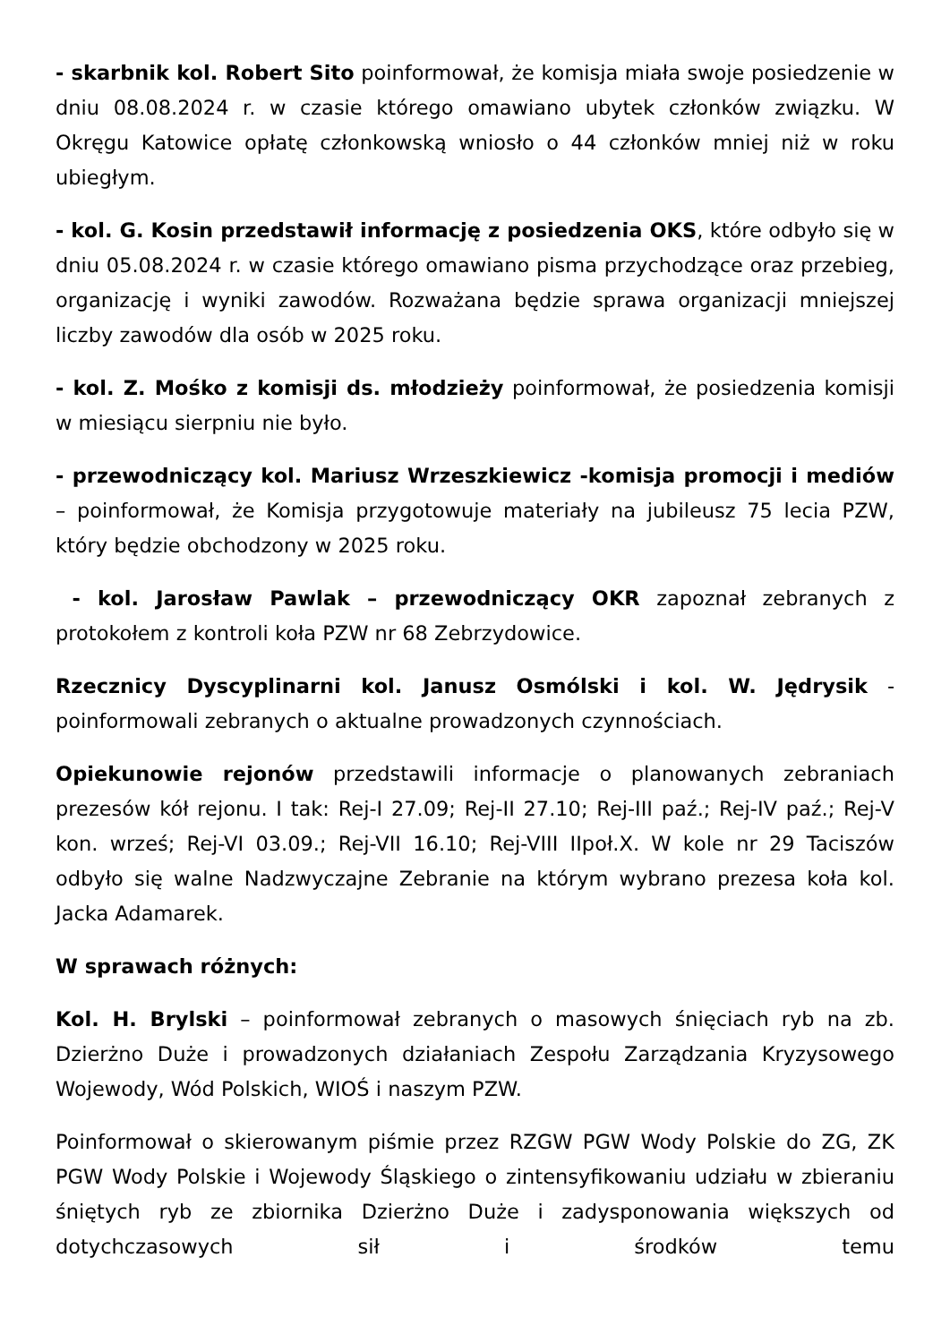- skarbnik kol. Robert Sito poinformował, że komisja miała swoje posiedzenie w dniu 08.08.2024 r. w czasie którego omawiano ubytek członków związku. W Okręgu Katowice opłatę członkowską wniosło o 44 członków mniej niż w roku ubiegłym.
- kol. G. Kosin przedstawił informację z posiedzenia OKS, które odbyło się w dniu 05.08.2024 r. w czasie którego omawiano pisma przychodzące oraz przebieg, organizację i wyniki zawodów. Rozważana będzie sprawa organizacji mniejszej liczby zawodów dla osób w 2025 roku.
- kol. Z. Mośko z komisji ds. młodzieży poinformował, że posiedzenia komisji w miesiącu sierpniu nie było.
- przewodniczący kol. Mariusz Wrzeszkiewicz -komisja promocji i mediów – poinformował, że Komisja przygotowuje materiały na jubileusz 75 lecia PZW, który będzie obchodzony w 2025 roku.
- kol. Jarosław Pawlak – przewodniczący OKR zapoznał zebranych z protokołem z kontroli koła PZW nr 68 Zebrzydowice.
Rzecznicy Dyscyplinarni kol. Janusz Osmólski i kol. W. Jędrysik - poinformowali zebranych o aktualne prowadzonych czynnościach.
Opiekunowie rejonów przedstawili informacje o planowanych zebraniach prezesów kół rejonu. I tak: Rej-I 27.09; Rej-II 27.10; Rej-III paź.; Rej-IV paź.; Rej-V kon. wrześ; Rej-VI 03.09.; Rej-VII 16.10; Rej-VIII IIpoł.X. W kole nr 29 Taciszów odbyło się walne Nadzwyczajne Zebranie na którym wybrano prezesa koła kol. Jacka Adamarek.
W sprawach różnych:
Kol. H. Brylski – poinformował zebranych o masowych śnięciach ryb na zb. Dzierżno Duże i prowadzonych działaniach Zespołu Zarządzania Kryzysowego Wojewody, Wód Polskich, WIOŚ i naszym PZW.
Poinformował o skierowanym piśmie przez RZGW PGW Wody Polskie do ZG, ZK PGW Wody Polskie i Wojewody Śląskiego o zintensyfikowaniu udziału w zbieraniu śniętych ryb ze zbiornika Dzierżno Duże i zadysponowania większych od dotychczasowych sił i środków temu